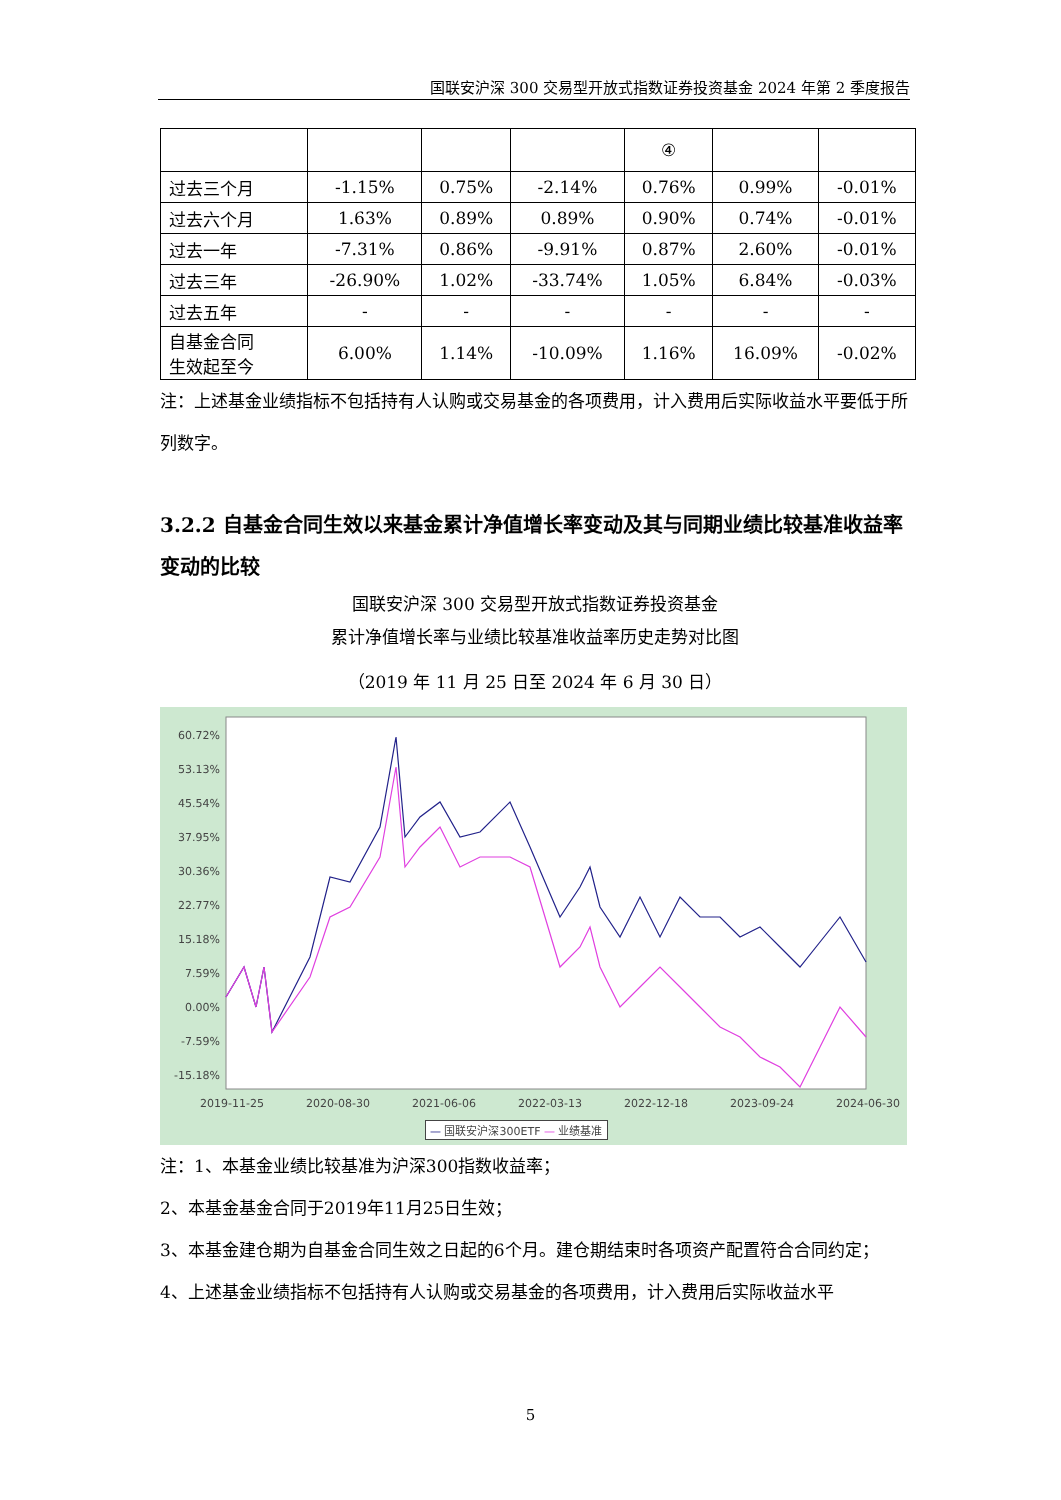国联安沪深 300 交易型开放式指数证券投资基金 2024 年第 2 季度报告
| | | | | ④ | | |
| 过去三个月 | -1.15% | 0.75% | -2.14% | 0.76% | 0.99% | -0.01% |
| 过去六个月 | 1.63% | 0.89% | 0.89% | 0.90% | 0.74% | -0.01% |
| 过去一年 | -7.31% | 0.86% | -9.91% | 0.87% | 2.60% | -0.01% |
| 过去三年 | -26.90% | 1.02% | -33.74% | 1.05% | 6.84% | -0.03% |
| 过去五年 | - | - | - | - | - | - |
| 自基金合同 生效起至今 | 6.00% | 1.14% | -10.09% | 1.16% | 16.09% | -0.02% |
注：上述基金业绩指标不包括持有人认购或交易基金的各项费用，计入费用后实际收益水平要低于所列数字。
3.2.2 自基金合同生效以来基金累计净值增长率变动及其与同期业绩比较基准收益率变动的比较
国联安沪深 300 交易型开放式指数证券投资基金
累计净值增长率与业绩比较基准收益率历史走势对比图
（2019 年 11 月 25 日至 2024 年 6 月 30 日）
60.72%
53.13%
45.54%
37.95%
30.36%
22.77%
15.18%
7.59%
0.00%
-7.59%
-15.18%
2019-11-25 2020-08-30 2021-06-06 2022-03-13 2022-12-18 2023-09-24 2024-06-30
— 国联安沪深300ETF — 业绩基准
注：1、本基金业绩比较基准为沪深300指数收益率；
2、本基金基金合同于2019年11月25日生效；
3、本基金建仓期为自基金合同生效之日起的6个月。建仓期结束时各项资产配置符合合同约定；
4、上述基金业绩指标不包括持有人认购或交易基金的各项费用，计入费用后实际收益水平
5